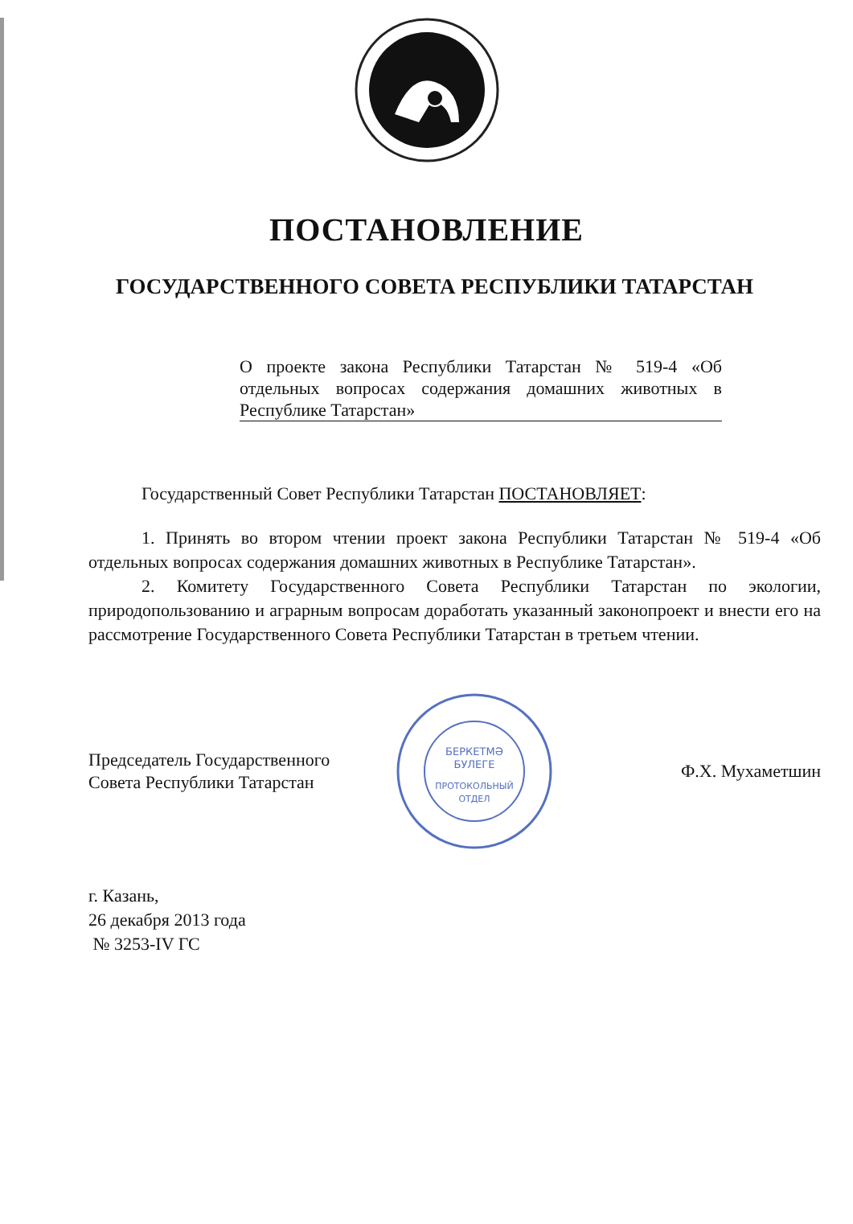ПОСТАНОВЛЕНИЕ
ГОСУДАРСТВЕННОГО СОВЕТА РЕСПУБЛИКИ ТАТАРСТАН
О проекте закона Республики Татарстан № 519-4 «Об отдельных вопросах содержания домашних животных в Республике Татарстан»
Государственный Совет Республики Татарстан ПОСТАНОВЛЯЕТ:
1. Принять во втором чтении проект закона Республики Татарстан № 519-4 «Об отдельных вопросах содержания домашних животных в Республике Татарстан».
2. Комитету Государственного Совета Республики Татарстан по экологии, природопользованию и аграрным вопросам доработать указанный законопроект и внести его на рассмотрение Государственного Совета Республики Татарстан в третьем чтении.
Председатель Государственного
Совета Республики Татарстан
БЕРКЕТМӘ
БУЛЕГЕ
ПРОТОКОЛЬНЫЙ
ОТДЕЛ
Ф.Х. Мухаметшин
г. Казань,
26 декабря 2013 года
№ 3253-IV ГС